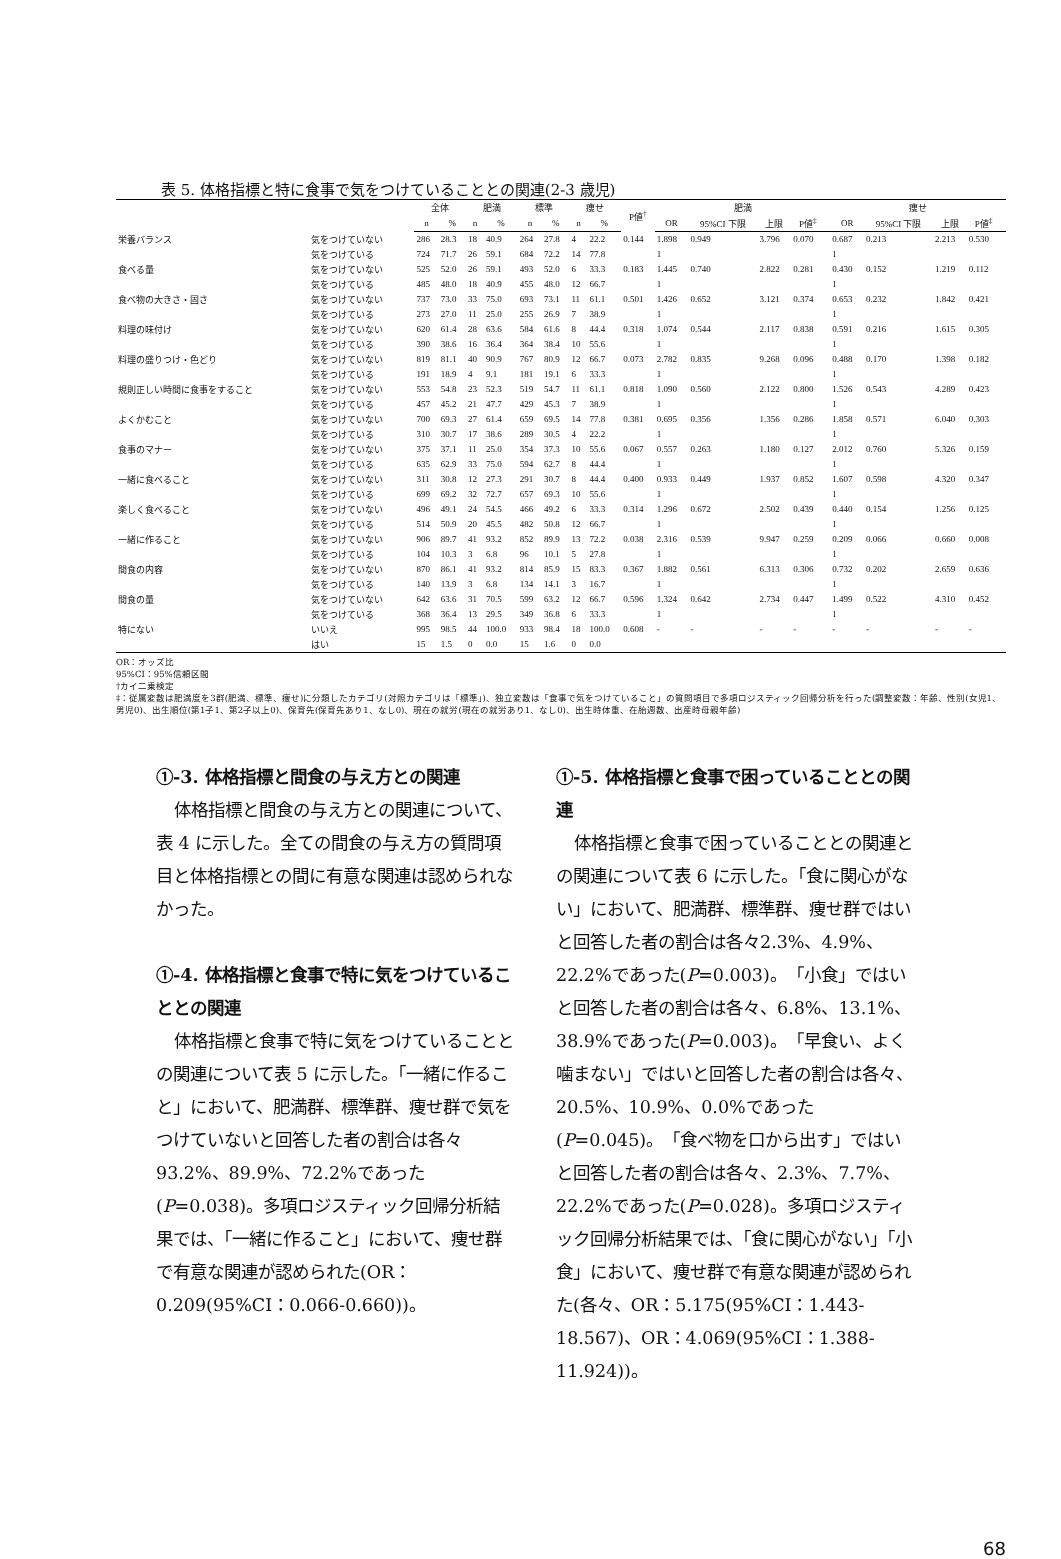表 5. 体格指標と特に食事で気をつけていることとの関連(2-3 歳児)
| | | 全体 | | 肥満 | | 標準 | | 痩せ | | P値<sup>†</sup> | 肥満 | | | | | 痩せ | | | | |
| --- | --- | --- | --- | --- | --- | --- | --- | --- | --- | --- | --- | --- | --- | --- | --- | --- | --- | --- | --- | --- |
| | | n | % | n | % | n | % | n | % | | OR | 95%CI 下限 | 上限 | P値<sup>‡</sup> | | OR | 95%CI 下限 | 上限 | P値<sup>‡</sup> | |
| 栄養バランス | 気をつけていない | 286 | 28.3 | 18 | 40.9 | 264 | 27.8 | 4 | 22.2 | 0.144 | 1.898 | 0.949 | 3.796 | 0.070 | | 0.687 | 0.213 | 2.213 | 0.530 | |
| | 気をつけている | 724 | 71.7 | 26 | 59.1 | 684 | 72.2 | 14 | 77.8 | | 1 | | | | | 1 | | | | |
| 食べる量 | 気をつけていない | 525 | 52.0 | 26 | 59.1 | 493 | 52.0 | 6 | 33.3 | 0.183 | 1.445 | 0.740 | 2.822 | 0.281 | | 0.430 | 0.152 | 1.219 | 0.112 | |
| | 気をつけている | 485 | 48.0 | 18 | 40.9 | 455 | 48.0 | 12 | 66.7 | | 1 | | | | | 1 | | | | |
| 食べ物の大きさ・固さ | 気をつけていない | 737 | 73.0 | 33 | 75.0 | 693 | 73.1 | 11 | 61.1 | 0.501 | 1.426 | 0.652 | 3.121 | 0.374 | | 0.653 | 0.232 | 1.842 | 0.421 | |
| | 気をつけている | 273 | 27.0 | 11 | 25.0 | 255 | 26.9 | 7 | 38.9 | | 1 | | | | | 1 | | | | |
| 料理の味付け | 気をつけていない | 620 | 61.4 | 28 | 63.6 | 584 | 61.6 | 8 | 44.4 | 0.318 | 1.074 | 0.544 | 2.117 | 0.838 | | 0.591 | 0.216 | 1.615 | 0.305 | |
| | 気をつけている | 390 | 38.6 | 16 | 36.4 | 364 | 38.4 | 10 | 55.6 | | 1 | | | | | 1 | | | | |
| 料理の盛りつけ・色どり | 気をつけていない | 819 | 81.1 | 40 | 90.9 | 767 | 80.9 | 12 | 66.7 | 0.073 | 2.782 | 0.835 | 9.268 | 0.096 | | 0.488 | 0.170 | 1.398 | 0.182 | |
| | 気をつけている | 191 | 18.9 | 4 | 9.1 | 181 | 19.1 | 6 | 33.3 | | 1 | | | | | 1 | | | | |
| 規則正しい時間に食事をすること | 気をつけていない | 553 | 54.8 | 23 | 52.3 | 519 | 54.7 | 11 | 61.1 | 0.818 | 1.090 | 0.560 | 2.122 | 0.800 | | 1.526 | 0.543 | 4.289 | 0.423 | |
| | 気をつけている | 457 | 45.2 | 21 | 47.7 | 429 | 45.3 | 7 | 38.9 | | 1 | | | | | 1 | | | | |
| よくかむこと | 気をつけていない | 700 | 69.3 | 27 | 61.4 | 659 | 69.5 | 14 | 77.8 | 0.381 | 0.695 | 0.356 | 1.356 | 0.286 | | 1.858 | 0.571 | 6.040 | 0.303 | |
| | 気をつけている | 310 | 30.7 | 17 | 38.6 | 289 | 30.5 | 4 | 22.2 | | 1 | | | | | 1 | | | | |
| 食事のマナー | 気をつけていない | 375 | 37.1 | 11 | 25.0 | 354 | 37.3 | 10 | 55.6 | 0.067 | 0.557 | 0.263 | 1.180 | 0.127 | | 2.012 | 0.760 | 5.326 | 0.159 | |
| | 気をつけている | 635 | 62.9 | 33 | 75.0 | 594 | 62.7 | 8 | 44.4 | | 1 | | | | | 1 | | | | |
| 一緒に食べること | 気をつけていない | 311 | 30.8 | 12 | 27.3 | 291 | 30.7 | 8 | 44.4 | 0.400 | 0.933 | 0.449 | 1.937 | 0.852 | | 1.607 | 0.598 | 4.320 | 0.347 | |
| | 気をつけている | 699 | 69.2 | 32 | 72.7 | 657 | 69.3 | 10 | 55.6 | | 1 | | | | | 1 | | | | |
| 楽しく食べること | 気をつけていない | 496 | 49.1 | 24 | 54.5 | 466 | 49.2 | 6 | 33.3 | 0.314 | 1.296 | 0.672 | 2.502 | 0.439 | | 0.440 | 0.154 | 1.256 | 0.125 | |
| | 気をつけている | 514 | 50.9 | 20 | 45.5 | 482 | 50.8 | 12 | 66.7 | | 1 | | | | | 1 | | | | |
| 一緒に作ること | 気をつけていない | 906 | 89.7 | 41 | 93.2 | 852 | 89.9 | 13 | 72.2 | 0.038 | 2.316 | 0.539 | 9.947 | 0.259 | | 0.209 | 0.066 | 0.660 | 0.008 | |
| | 気をつけている | 104 | 10.3 | 3 | 6.8 | 96 | 10.1 | 5 | 27.8 | | 1 | | | | | 1 | | | | |
| 間食の内容 | 気をつけていない | 870 | 86.1 | 41 | 93.2 | 814 | 85.9 | 15 | 83.3 | 0.367 | 1.882 | 0.561 | 6.313 | 0.306 | | 0.732 | 0.202 | 2.659 | 0.636 | |
| | 気をつけている | 140 | 13.9 | 3 | 6.8 | 134 | 14.1 | 3 | 16.7 | | 1 | | | | | 1 | | | | |
| 間食の量 | 気をつけていない | 642 | 63.6 | 31 | 70.5 | 599 | 63.2 | 12 | 66.7 | 0.596 | 1.324 | 0.642 | 2.734 | 0.447 | | 1.499 | 0.522 | 4.310 | 0.452 | |
| | 気をつけている | 368 | 36.4 | 13 | 29.5 | 349 | 36.8 | 6 | 33.3 | | 1 | | | | | 1 | | | | |
| 特にない | いいえ | 995 | 98.5 | 44 | 100.0 | 933 | 98.4 | 18 | 100.0 | 0.608 | - | - | - | - | | - | - | - | - | |
| | はい | 15 | 1.5 | 0 | 0.0 | 15 | 1.6 | 0 | 0.0 | | | | | | | | | | | |
OR：オッズ比
95%CI：95%信頼区間
†カイ二乗検定
‡：従属変数は肥満度を3群(肥満、標準、痩せ)に分類したカテゴリ(対照カテゴリは「標準」)、独立変数は「食事で気をつけていること」の質問項目で多項ロジスティック回帰分析を行った(調整変数：年齢、性別(女児1、男児0)、出生順位(第1子1、第2子以上0)、保育先(保育先あり1、なし0)、現在の就労(現在の就労あり1、なし0)、出生時体重、在胎週数、出産時母親年齢)
①-3. 体格指標と間食の与え方との関連
体格指標と間食の与え方との関連について、表 4 に示した。全ての間食の与え方の質問項目と体格指標との間に有意な関連は認められなかった。
①-4. 体格指標と食事で特に気をつけていることとの関連
体格指標と食事で特に気をつけていることとの関連について表 5 に示した。「一緒に作ること」において、肥満群、標準群、痩せ群で気をつけていないと回答した者の割合は各々93.2%、89.9%、72.2%であった(P=0.038)。多項ロジスティック回帰分析結果では、「一緒に作ること」において、痩せ群で有意な関連が認められた(OR：0.209(95%CI：0.066-0.660))。
①-5. 体格指標と食事で困っていることとの関連
体格指標と食事で困っていることとの関連との関連について表 6 に示した。「食に関心がない」において、肥満群、標準群、痩せ群ではいと回答した者の割合は各々2.3%、4.9%、22.2%であった(P=0.003)。「小食」ではいと回答した者の割合は各々、6.8%、13.1%、38.9%であった(P=0.003)。「早食い、よく噛まない」ではいと回答した者の割合は各々、20.5%、10.9%、0.0%であった(P=0.045)。「食べ物を口から出す」ではいと回答した者の割合は各々、2.3%、7.7%、22.2%であった(P=0.028)。多項ロジスティック回帰分析結果では、「食に関心がない」「小食」において、痩せ群で有意な関連が認められた(各々、OR：5.175(95%CI：1.443-18.567)、OR：4.069(95%CI：1.388-11.924))。
68